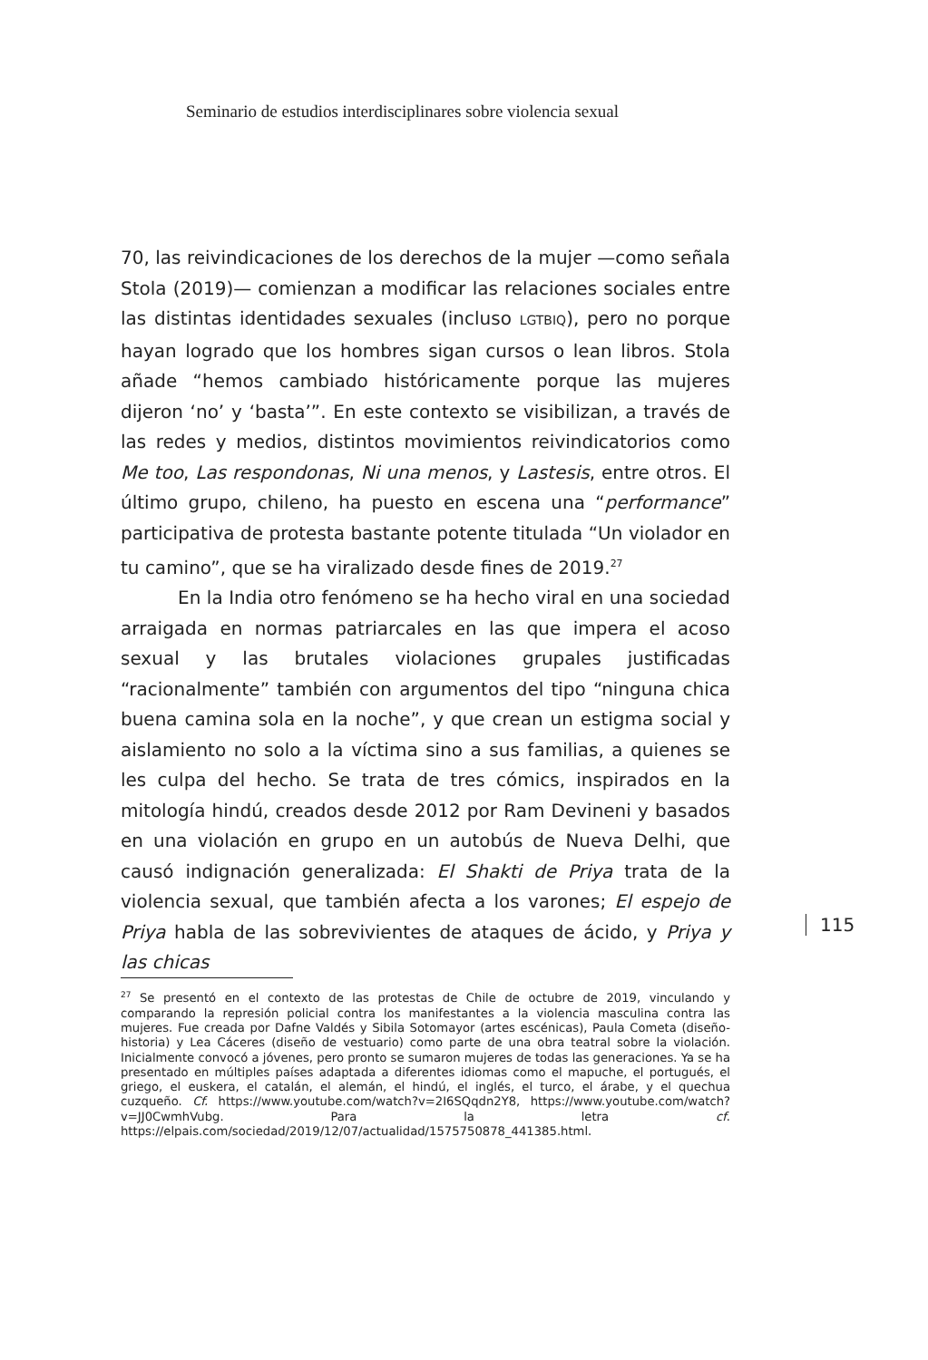Seminario de estudios interdisciplinares sobre violencia sexual
70, las reivindicaciones de los derechos de la mujer —como señala Stola (2019)— comienzan a modificar las relaciones sociales entre las distintas identidades sexuales (incluso LGTBIQ), pero no porque hayan logrado que los hombres sigan cursos o lean libros. Stola añade “hemos cambiado históricamente porque las mujeres dijeron ‘no’ y ‘basta’”. En este contexto se visibilizan, a través de las redes y medios, distintos movimientos reivindicatorios como Me too, Las respondonas, Ni una menos, y Lastesis, entre otros. El último grupo, chileno, ha puesto en escena una “performance” participativa de protesta bastante potente titulada “Un violador en tu camino”, que se ha viralizado desde fines de 2019.<sup>27</sup>
En la India otro fenómeno se ha hecho viral en una sociedad arraigada en normas patriarcales en las que impera el acoso sexual y las brutales violaciones grupales justificadas “racionalmente” también con argumentos del tipo “ninguna chica buena camina sola en la noche”, y que crean un estigma social y aislamiento no solo a la víctima sino a sus familias, a quienes se les culpa del hecho. Se trata de tres cómics, inspirados en la mitología hindú, creados desde 2012 por Ram Devineni y basados en una violación en grupo en un autobús de Nueva Delhi, que causó indignación generalizada: El Shakti de Priya trata de la violencia sexual, que también afecta a los varones; El espejo de Priya habla de las sobrevivientes de ataques de ácido, y Priya y las chicas
115
<sup>27</sup> Se presentó en el contexto de las protestas de Chile de octubre de 2019, vinculando y comparando la represión policial contra los manifestantes a la violencia masculina contra las mujeres. Fue creada por Dafne Valdés y Sibila Sotomayor (artes escénicas), Paula Cometa (diseño-historia) y Lea Cáceres (diseño de vestuario) como parte de una obra teatral sobre la violación. Inicialmente convocó a jóvenes, pero pronto se sumaron mujeres de todas las generaciones. Ya se ha presentado en múltiples países adaptada a diferentes idiomas como el mapuche, el portugués, el griego, el euskera, el catalán, el alemán, el hindú, el inglés, el turco, el árabe, y el quechua cuzqueño. Cf. https://www.youtube.com/watch?v=2I6SQqdn2Y8, https://www.youtube.com/watch?v=JJ0CwmhVubg. Para la letra cf. https://elpais.com/sociedad/2019/12/07/actualidad/1575750878_441385.html.